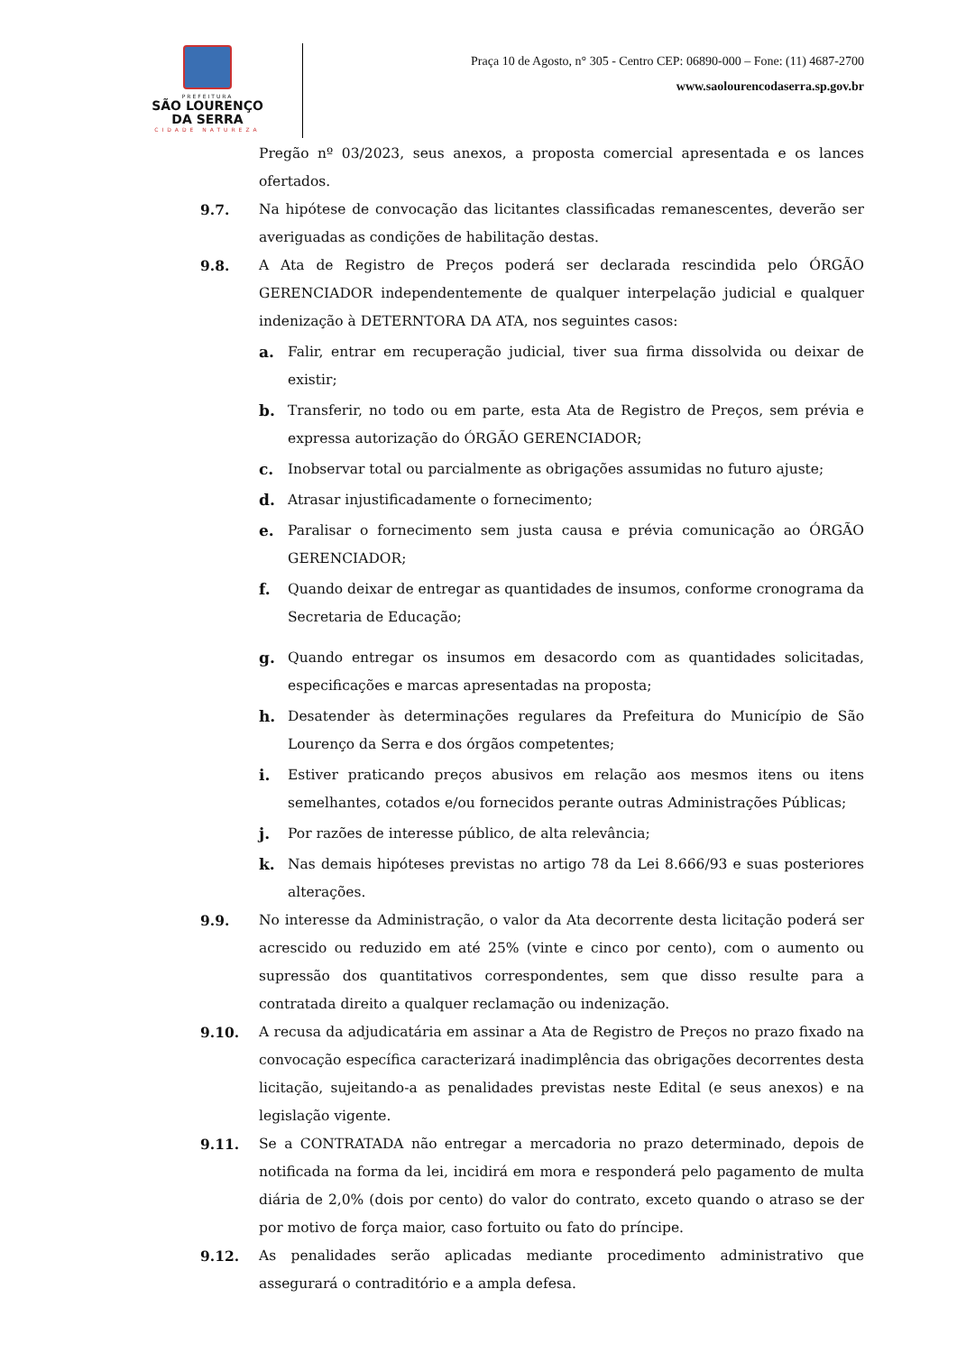PREFEITURA
SÃO LOURENÇO
DA SERRA
CIDADE NATUREZA
Praça 10 de Agosto, n° 305 - Centro CEP: 06890-000 – Fone: (11) 4687-2700
www.saolourencodaserra.sp.gov.br
Pregão nº 03/2023, seus anexos, a proposta comercial apresentada e os lances ofertados.
9.7. Na hipótese de convocação das licitantes classificadas remanescentes, deverão ser averiguadas as condições de habilitação destas.
9.8. A Ata de Registro de Preços poderá ser declarada rescindida pelo ÓRGÃO GERENCIADOR independentemente de qualquer interpelação judicial e qualquer indenização à DETERNTORA DA ATA, nos seguintes casos:
a. Falir, entrar em recuperação judicial, tiver sua firma dissolvida ou deixar de existir;
b. Transferir, no todo ou em parte, esta Ata de Registro de Preços, sem prévia e expressa autorização do ÓRGÃO GERENCIADOR;
c. Inobservar total ou parcialmente as obrigações assumidas no futuro ajuste;
d. Atrasar injustificadamente o fornecimento;
e. Paralisar o fornecimento sem justa causa e prévia comunicação ao ÓRGÃO GERENCIADOR;
f. Quando deixar de entregar as quantidades de insumos, conforme cronograma da Secretaria de Educação;
g. Quando entregar os insumos em desacordo com as quantidades solicitadas, especificações e marcas apresentadas na proposta;
h. Desatender às determinações regulares da Prefeitura do Município de São Lourenço da Serra e dos órgãos competentes;
i. Estiver praticando preços abusivos em relação aos mesmos itens ou itens semelhantes, cotados e/ou fornecidos perante outras Administrações Públicas;
j. Por razões de interesse público, de alta relevância;
k. Nas demais hipóteses previstas no artigo 78 da Lei 8.666/93 e suas posteriores alterações.
9.9. No interesse da Administração, o valor da Ata decorrente desta licitação poderá ser acrescido ou reduzido em até 25% (vinte e cinco por cento), com o aumento ou supressão dos quantitativos correspondentes, sem que disso resulte para a contratada direito a qualquer reclamação ou indenização.
9.10. A recusa da adjudicatária em assinar a Ata de Registro de Preços no prazo fixado na convocação específica caracterizará inadimplência das obrigações decorrentes desta licitação, sujeitando-a as penalidades previstas neste Edital (e seus anexos) e na legislação vigente.
9.11. Se a CONTRATADA não entregar a mercadoria no prazo determinado, depois de notificada na forma da lei, incidirá em mora e responderá pelo pagamento de multa diária de 2,0% (dois por cento) do valor do contrato, exceto quando o atraso se der por motivo de força maior, caso fortuito ou fato do príncipe.
9.12. As penalidades serão aplicadas mediante procedimento administrativo que assegurará o contraditório e a ampla defesa.